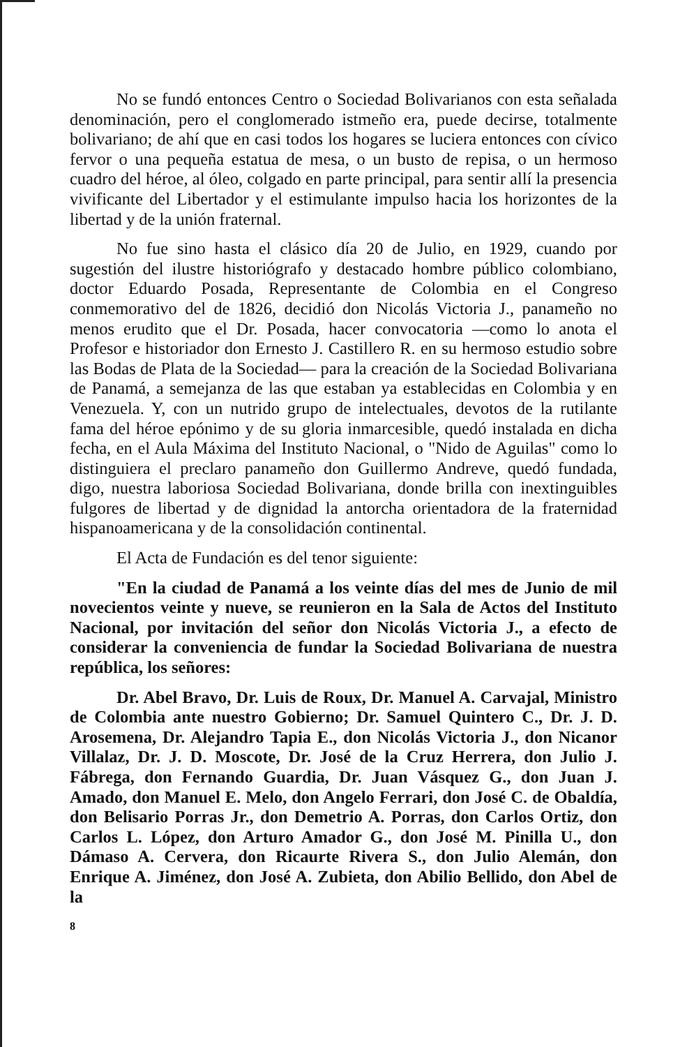No se fundó entonces Centro o Sociedad Bolivarianos con esta señalada denominación, pero el conglomerado istmeño era, puede decirse, totalmente bolivariano; de ahí que en casi todos los hogares se luciera entonces con cívico fervor o una pequeña estatua de mesa, o un busto de repisa, o un hermoso cuadro del héroe, al óleo, colgado en parte principal, para sentir allí la presencia vivificante del Libertador y el estimulante impulso hacia los horizontes de la libertad y de la unión fraternal.
No fue sino hasta el clásico día 20 de Julio, en 1929, cuando por sugestión del ilustre historiógrafo y destacado hombre público colombiano, doctor Eduardo Posada, Representante de Colombia en el Congreso conmemorativo del de 1826, decidió don Nicolás Victoria J., panameño no menos erudito que el Dr. Posada, hacer convocatoria —como lo anota el Profesor e historiador don Ernesto J. Castillero R. en su hermoso estudio sobre las Bodas de Plata de la Sociedad— para la creación de la Sociedad Bolivariana de Panamá, a semejanza de las que estaban ya establecidas en Colombia y en Venezuela. Y, con un nutrido grupo de intelectuales, devotos de la rutilante fama del héroe epónimo y de su gloria inmarcesible, quedó instalada en dicha fecha, en el Aula Máxima del Instituto Nacional, o "Nido de Aguilas" como lo distinguiera el preclaro panameño don Guillermo Andreve, quedó fundada, digo, nuestra laboriosa Sociedad Bolivariana, donde brilla con inextinguibles fulgores de libertad y de dignidad la antorcha orientadora de la fraternidad hispanoamericana y de la consolidación continental.
El Acta de Fundación es del tenor siguiente:
"En la ciudad de Panamá a los veinte días del mes de Junio de mil novecientos veinte y nueve, se reunieron en la Sala de Actos del Instituto Nacional, por invitación del señor don Nicolás Victoria J., a efecto de considerar la conveniencia de fundar la Sociedad Bolivariana de nuestra república, los señores:
Dr. Abel Bravo, Dr. Luis de Roux, Dr. Manuel A. Carvajal, Ministro de Colombia ante nuestro Gobierno; Dr. Samuel Quintero C., Dr. J. D. Arosemena, Dr. Alejandro Tapia E., don Nicolás Victoria J., don Nicanor Villalaz, Dr. J. D. Moscote, Dr. José de la Cruz Herrera, don Julio J. Fábrega, don Fernando Guardia, Dr. Juan Vásquez G., don Juan J. Amado, don Manuel E. Melo, don Angelo Ferrari, don José C. de Obaldía, don Belisario Porras Jr., don Demetrio A. Porras, don Carlos Ortiz, don Carlos L. López, don Arturo Amador G., don José M. Pinilla U., don Dámaso A. Cervera, don Ricaurte Rivera S., don Julio Alemán, don Enrique A. Jiménez, don José A. Zubieta, don Abilio Bellido, don Abel de la
8